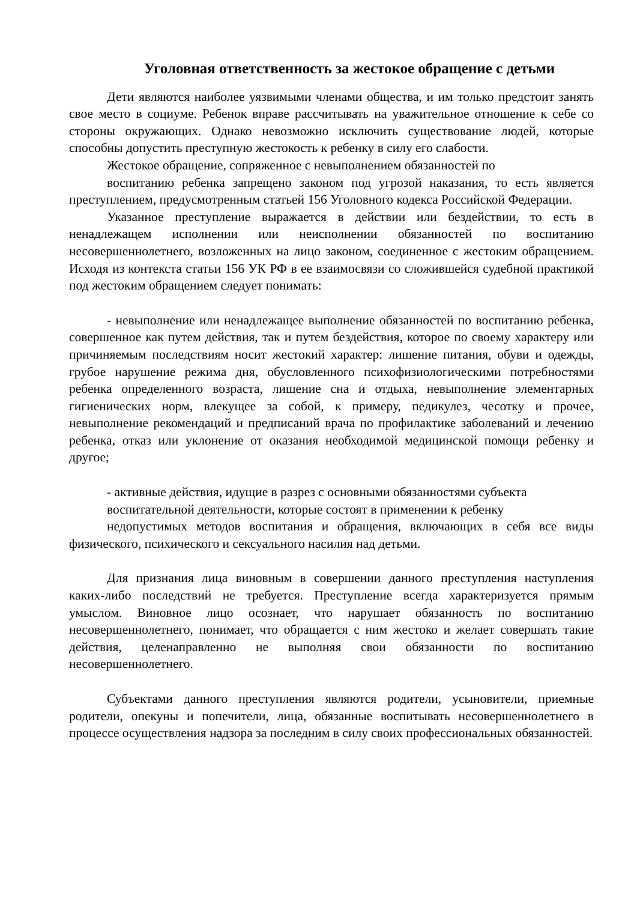Уголовная ответственность за жестокое обращение с детьми
Дети являются наиболее уязвимыми членами общества, и им только предстоит занять свое место в социуме. Ребенок вправе рассчитывать на уважительное отношение к себе со стороны окружающих. Однако невозможно исключить существование людей, которые способны допустить преступную жестокость к ребенку в силу его слабости.
Жестокое обращение, сопряженное с невыполнением обязанностей по
воспитанию ребенка запрещено законом под угрозой наказания, то есть является преступлением, предусмотренным статьей 156 Уголовного кодекса Российской Федерации.
Указанное преступление выражается в действии или бездействии, то есть в ненадлежащем исполнении или неисполнении обязанностей по воспитанию несовершеннолетнего, возложенных на лицо законом, соединенное с жестоким обращением. Исходя из контекста статьи 156 УК РФ в ее взаимосвязи со сложившейся судебной практикой под жестоким обращением следует понимать:
- невыполнение или ненадлежащее выполнение обязанностей по воспитанию ребенка, совершенное как путем действия, так и путем бездействия, которое по своему характеру или причиняемым последствиям носит жестокий характер: лишение питания, обуви и одежды, грубое нарушение режима дня, обусловленного психофизиологическими потребностями ребенка определенного возраста, лишение сна и отдыха, невыполнение элементарных гигиенических норм, влекущее за собой, к примеру, педикулез, чесотку и прочее, невыполнение рекомендаций и предписаний врача по профилактике заболеваний и лечению ребенка, отказ или уклонение от оказания необходимой медицинской помощи ребенку и другое;
- активные действия, идущие в разрез с основными обязанностями субъекта
воспитательной деятельности, которые состоят в применении к ребенку
недопустимых методов воспитания и обращения, включающих в себя все виды физического, психического и сексуального насилия над детьми.
Для признания лица виновным в совершении данного преступления наступления каких-либо последствий не требуется. Преступление всегда характеризуется прямым умыслом. Виновное лицо осознает, что нарушает обязанность по воспитанию несовершеннолетнего, понимает, что обращается с ним жестоко и желает совершать такие действия, целенаправленно не выполняя свои обязанности по воспитанию несовершеннолетнего.
Субъектами данного преступления являются родители, усыновители, приемные родители, опекуны и попечители, лица, обязанные воспитывать несовершеннолетнего в процессе осуществления надзора за последним в силу своих профессиональных обязанностей.